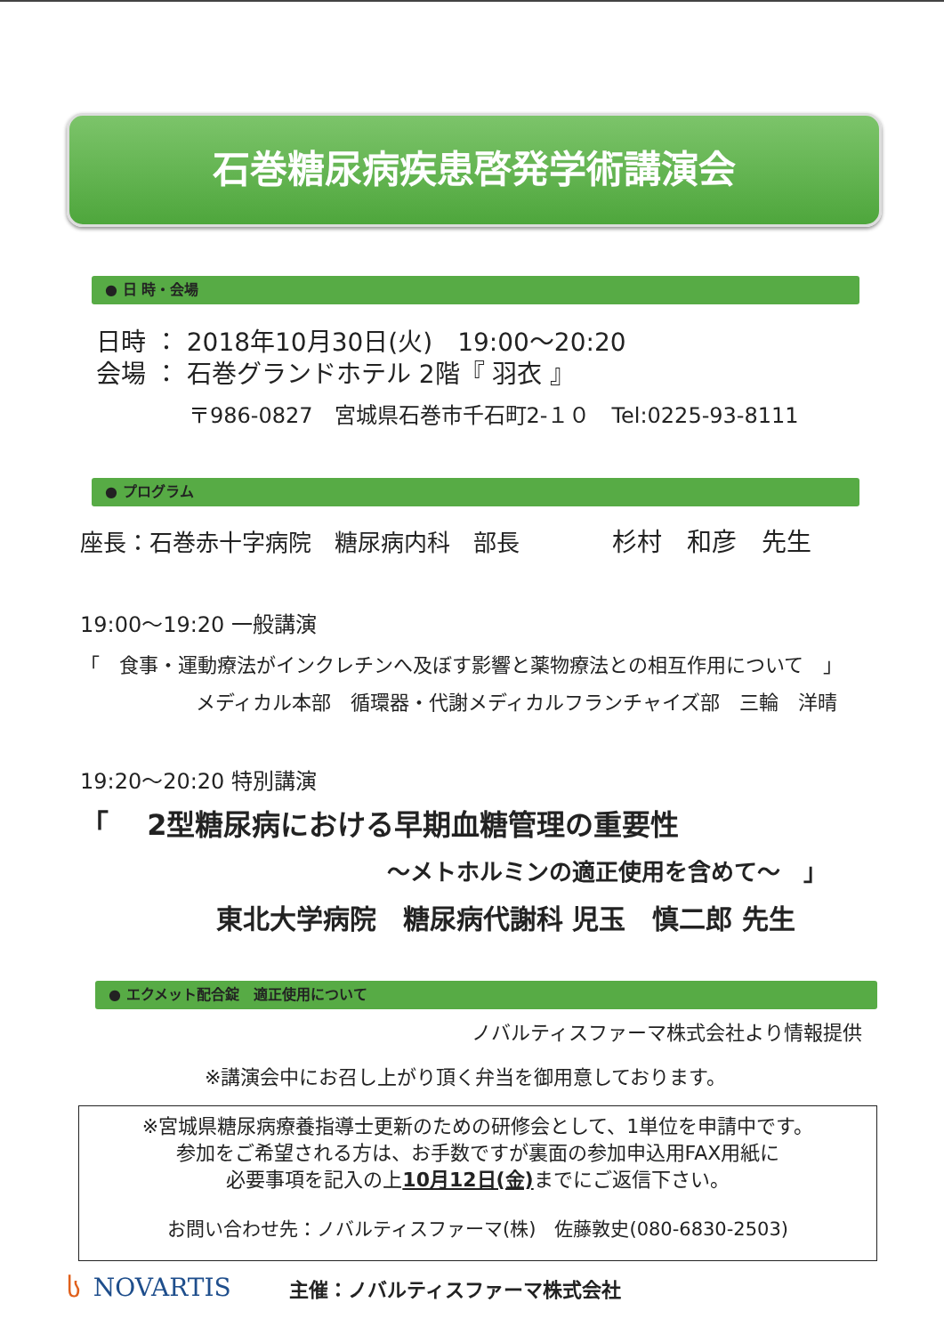石巻糖尿病疾患啓発学術講演会
● 日 時・会場
日時 ： 2018年10月30日(火)　19:00～20:20
会場 ： 石巻グランドホテル 2階『 羽衣 』
〒986-0827　宮城県石巻市千石町2-１０　Tel:0225-93-8111
● プログラム
座長：石巻赤十字病院　糖尿病内科　部長　　　　杉村　和彦　先生
19:00～19:20 一般講演
「　食事・運動療法がインクレチンへ及ぼす影響と薬物療法との相互作用について　」
メディカル本部　循環器・代謝メディカルフランチャイズ部　三輪　洋晴
19:20～20:20 特別講演
「　 2型糖尿病における早期血糖管理の重要性
～メトホルミンの適正使用を含めて～　」
東北大学病院　糖尿病代謝科 児玉　慎二郎 先生
● エクメット配合錠　適正使用について
ノバルティスファーマ株式会社より情報提供
※講演会中にお召し上がり頂く弁当を御用意しております。
※宮城県糖尿病療養指導士更新のための研修会として、1単位を申請中です。
参加をご希望される方は、お手数ですが裏面の参加申込用FAX用紙に
必要事項を記入の上10月12日(金) までにご返信下さい。
お問い合わせ先：ノバルティスファーマ(株)　佐藤敦史(080-6830-2503)
ს NOVARTIS 主催：ノバルティスファーマ株式会社